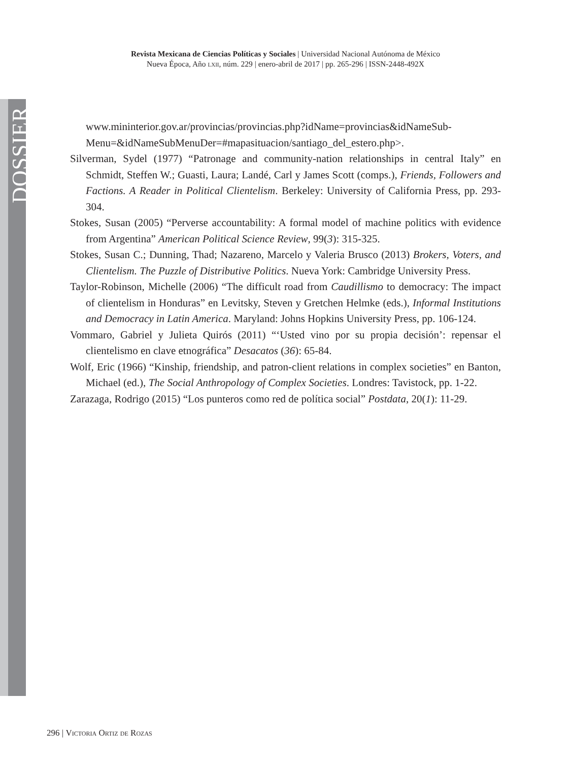DOSSIER
Revista Mexicana de Ciencias Políticas y Sociales | Universidad Nacional Autónoma de México
Nueva Época, Año lxii, núm. 229 | enero-abril de 2017 | pp. 265-296 | ISSN-2448-492X
www.mininterior.gov.ar/provincias/provincias.php?idName=provincias&idNameSub-Menu=&idNameSubMenuDer=#mapasituacion/santiago_del_estero.php>.
Silverman, Sydel (1977) “Patronage and community-nation relationships in central Italy” en Schmidt, Steffen W.; Guasti, Laura; Landé, Carl y James Scott (comps.), Friends, Followers and Factions. A Reader in Political Clientelism. Berkeley: University of California Press, pp. 293-304.
Stokes, Susan (2005) “Perverse accountability: A formal model of machine politics with evidence from Argentina” American Political Science Review, 99(3): 315-325.
Stokes, Susan C.; Dunning, Thad; Nazareno, Marcelo y Valeria Brusco (2013) Brokers, Voters, and Clientelism. The Puzzle of Distributive Politics. Nueva York: Cambridge University Press.
Taylor-Robinson, Michelle (2006) “The difficult road from Caudillismo to democracy: The impact of clientelism in Honduras” en Levitsky, Steven y Gretchen Helmke (eds.), Informal Institutions and Democracy in Latin America. Maryland: Johns Hopkins University Press, pp. 106-124.
Vommaro, Gabriel y Julieta Quirós (2011) “‘Usted vino por su propia decisión’: repensar el clientelismo en clave etnográfica” Desacatos (36): 65-84.
Wolf, Eric (1966) “Kinship, friendship, and patron-client relations in complex societies” en Banton, Michael (ed.), The Social Anthropology of Complex Societies. Londres: Tavistock, pp. 1-22.
Zarazaga, Rodrigo (2015) “Los punteros como red de política social” Postdata, 20(1): 11-29.
296 | Victoria Ortiz de Rozas